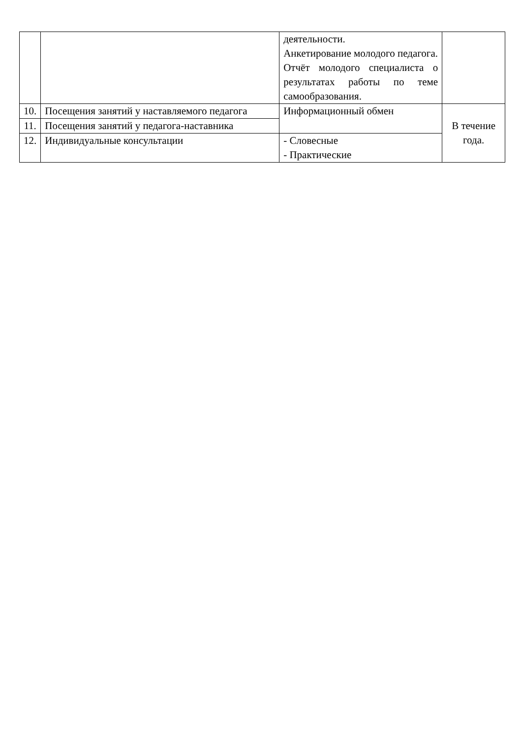| | | деятельности. Анкетирование молодого педагога. Отчёт молодого специалиста о результатах работы по теме самообразования. | |
| 10. | Посещения занятий у наставляемого педагога | Информационный обмен | В течение года. |
| 11. | Посещения занятий у педагога-наставника | | |
| 12. | Индивидуальные консультации | - Словесные - Практические | |